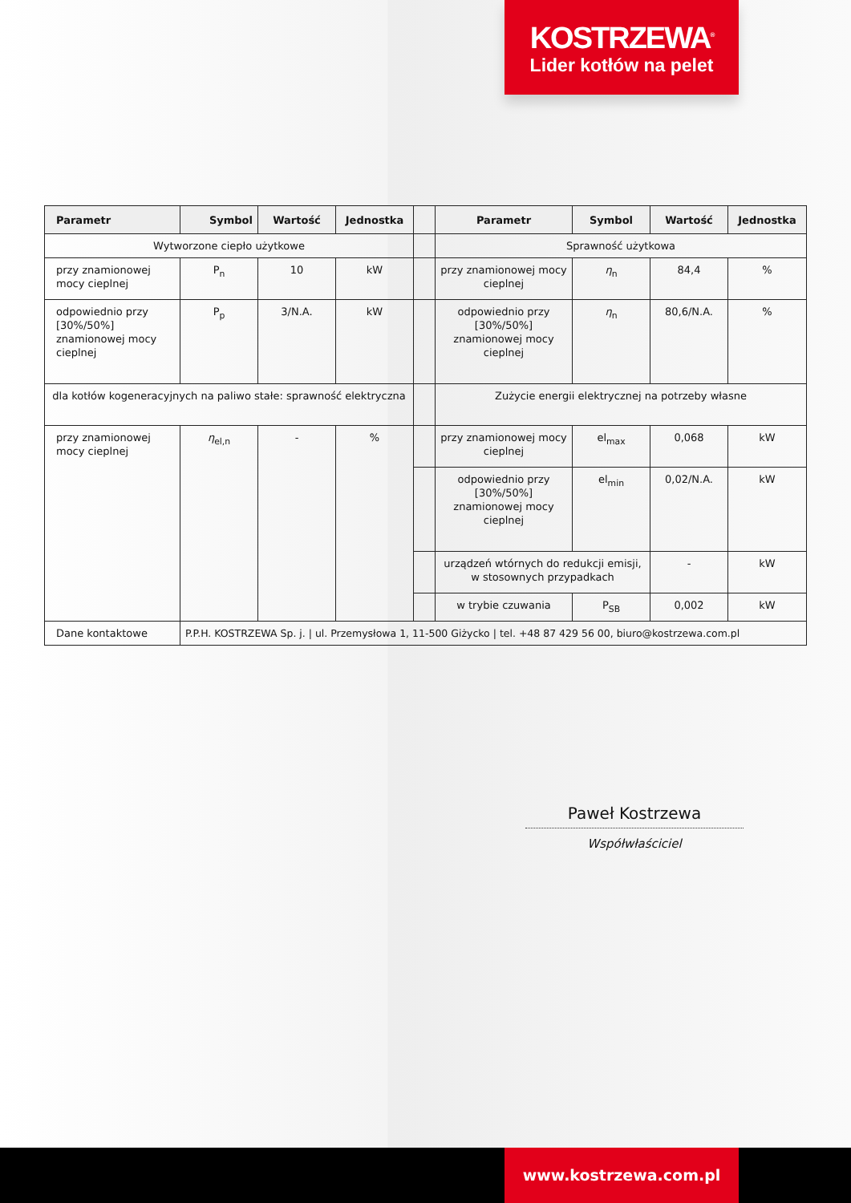KOSTRZEWA<sup>®</sup>
Lider kotłów na pelet
| Parametr | Symbol | Wartość | Jednostka | | Parametr | Symbol | Wartość | Jednostka |
| --- | --- | --- | --- | --- | --- | --- | --- | --- |
| Wytworzone ciepło użytkowe | | | | | Sprawność użytkowa | | | |
| przy znamionowej mocy cieplnej | P<sub>n</sub> | 10 | kW | | przy znamionowej mocy cieplnej | η<sub>n</sub> | 84,4 | % |
| odpowiednio przy [30%/50%] znamionowej mocy cieplnej | P<sub>p</sub> | 3/N.A. | kW | | odpowiednio przy [30%/50%] znamionowej mocy cieplnej | η<sub>n</sub> | 80,6/N.A. | % |
| dla kotłów kogeneracyjnych na paliwo stałe: sprawność elektryczna | | | | | Zużycie energii elektrycznej na potrzeby własne | | | |
| przy znamionowej mocy cieplnej | η<sub>el,n</sub> | - | % | | przy znamionowej mocy cieplnej | el<sub>max</sub> | 0,068 | kW |
| | | | | | odpowiednio przy [30%/50%] znamionowej mocy cieplnej | el<sub>min</sub> | 0,02/N.A. | kW |
| | | | | | urządzeń wtórnych do redukcji emisji, w stosownych przypadkach | | - | kW |
| | | | | | w trybie czuwania | P<sub>SB</sub> | 0,002 | kW |
| Dane kontaktowe | P.P.H. KOSTRZEWA Sp. j. / ul. Przemysłowa 1, 11-500 Giżycko / tel. +48 87 429 56 00, biuro@kostrzewa.com.pl | | | | | | | |
Paweł Kostrzewa
Współwłaściciel
www.kostrzewa.com.pl